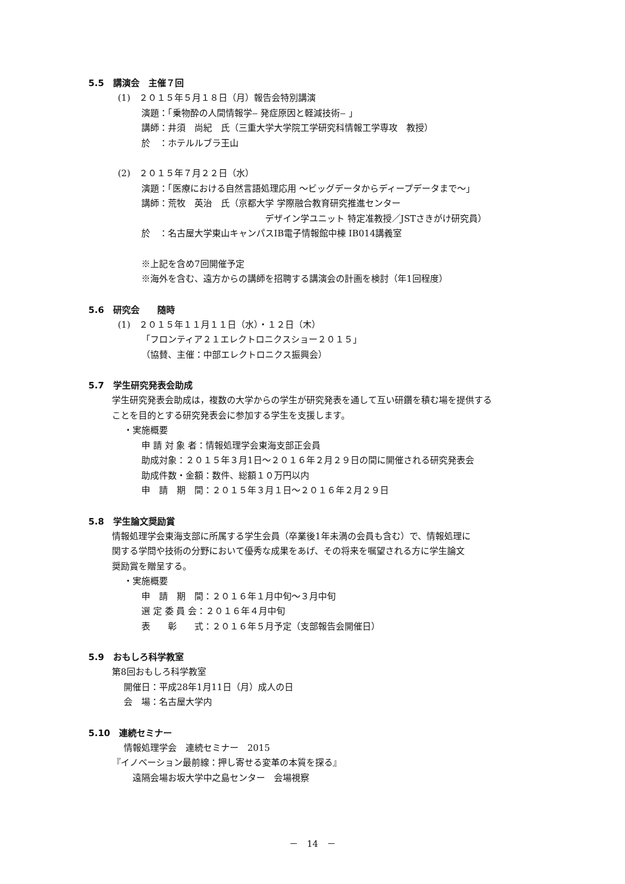5.5　講演会　主催７回
(1)　２０１５年５月１８日（月）報告会特別講演
演題：「乗物酔の人間情報学‒ 発症原因と軽減技術‒ 」
講師：井須　尚紀　氏（三重大学大学院工学研究科情報工学専攻　教授）
於　：ホテルルブラ王山
(2)　２０１５年７月２２日（水）
演題：「医療における自然言語処理応用 ～ビッグデータからディープデータまで～」
講師：荒牧　英治　氏（京都大学 学際融合教育研究推進センター
　　　　　　　　　　　　　　デザイン学ユニット 特定准教授／JSTさきがけ研究員）
於　：名古屋大学東山キャンパスIB電子情報館中棟 IB014講義室
※上記を含め7回開催予定
※海外を含む、遠方からの講師を招聘する講演会の計画を検討（年1回程度）
5.6　研究会　　随時
(1)　２０１５年１１月１１日（水）・１２日（木）
「フロンティア２１エレクトロニクスショー２０１５」
（協賛、主催：中部エレクトロニクス振興会）
5.7　学生研究発表会助成
学生研究発表会助成は，複数の大学からの学生が研究発表を通して互い研鑽を積む場を提供する
ことを目的とする研究発表会に参加する学生を支援します。
・実施概要
申 請 対 象 者：情報処理学会東海支部正会員
助成対象：２０１５年３月1日～２０１６年２月２９日の間に開催される研究発表会
助成件数・金額：数件、総額１０万円以内
申　請　期　間：２０１５年３月１日～２０１６年２月２９日
5.8　学生論文奨励賞
情報処理学会東海支部に所属する学生会員（卒業後1年未満の会員も含む）で、情報処理に
関する学問や技術の分野において優秀な成果をあげ、その将来を嘱望される方に学生論文
奨励賞を贈呈する。
・実施概要
申　請　期　間：２０１６年１月中旬～３月中旬
選 定 委 員 会：２０１６年４月中旬
表　　彰　　式：２０１６年５月予定（支部報告会開催日）
5.9　おもしろ科学教室
第8回おもしろ科学教室
開催日：平成28年1月11日（月）成人の日
会　場：名古屋大学内
5.10　連続セミナー
情報処理学会　連続セミナー　2015
『イノベーション最前線：押し寄せる変革の本質を探る』
　遠隔会場お坂大学中之島センター　会場視察
－　14　－